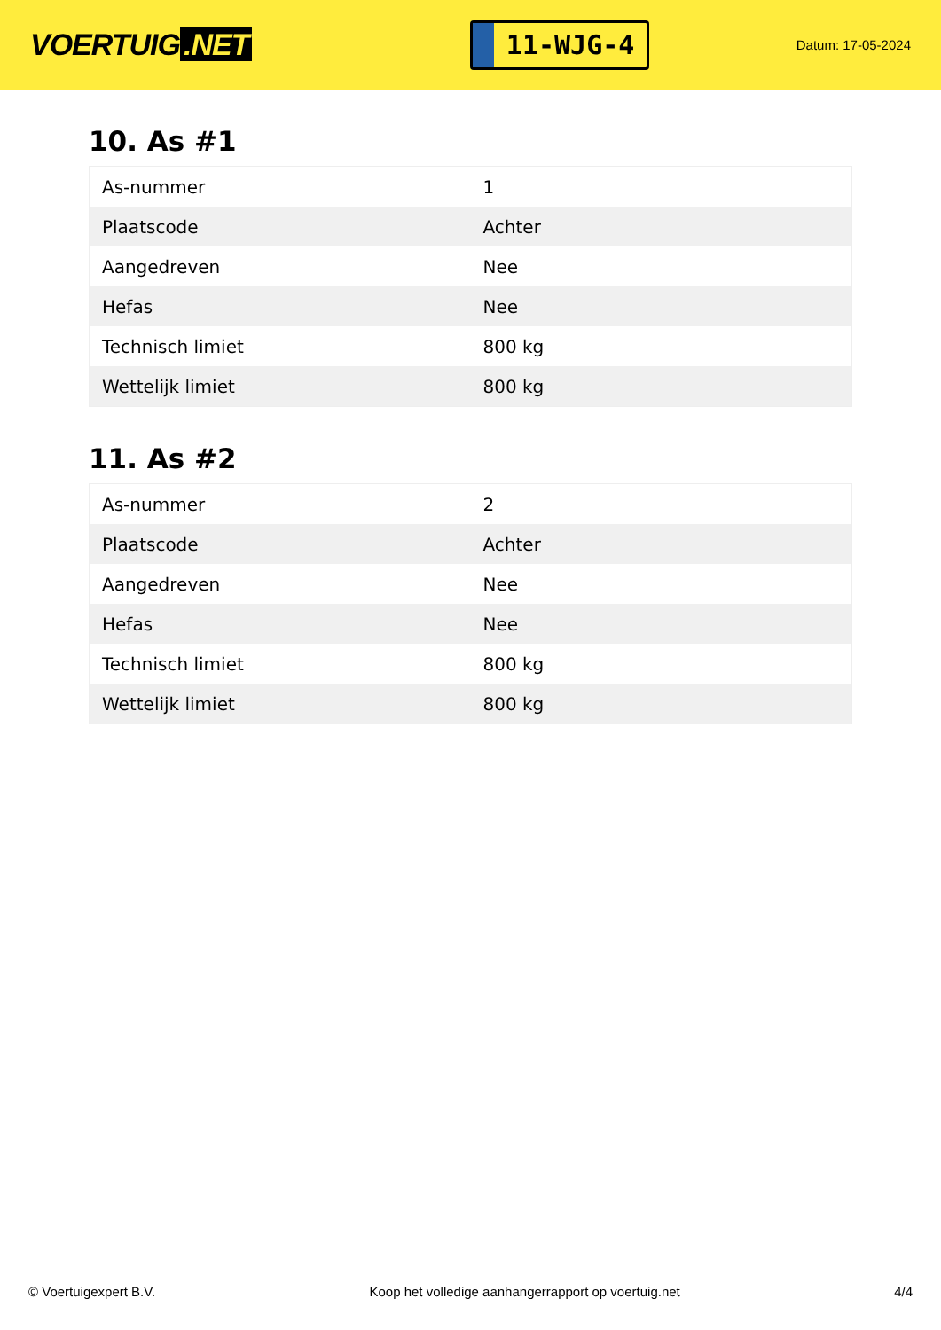VOERTUIG.NET
11-WJG-4
Datum: 17-05-2024
10. As #1
| As-nummer | 1 |
| Plaatscode | Achter |
| Aangedreven | Nee |
| Hefas | Nee |
| Technisch limiet | 800 kg |
| Wettelijk limiet | 800 kg |
11. As #2
| As-nummer | 2 |
| Plaatscode | Achter |
| Aangedreven | Nee |
| Hefas | Nee |
| Technisch limiet | 800 kg |
| Wettelijk limiet | 800 kg |
© Voertuigexpert B.V. Koop het volledige aanhangerrapport op voertuig.net 4/4